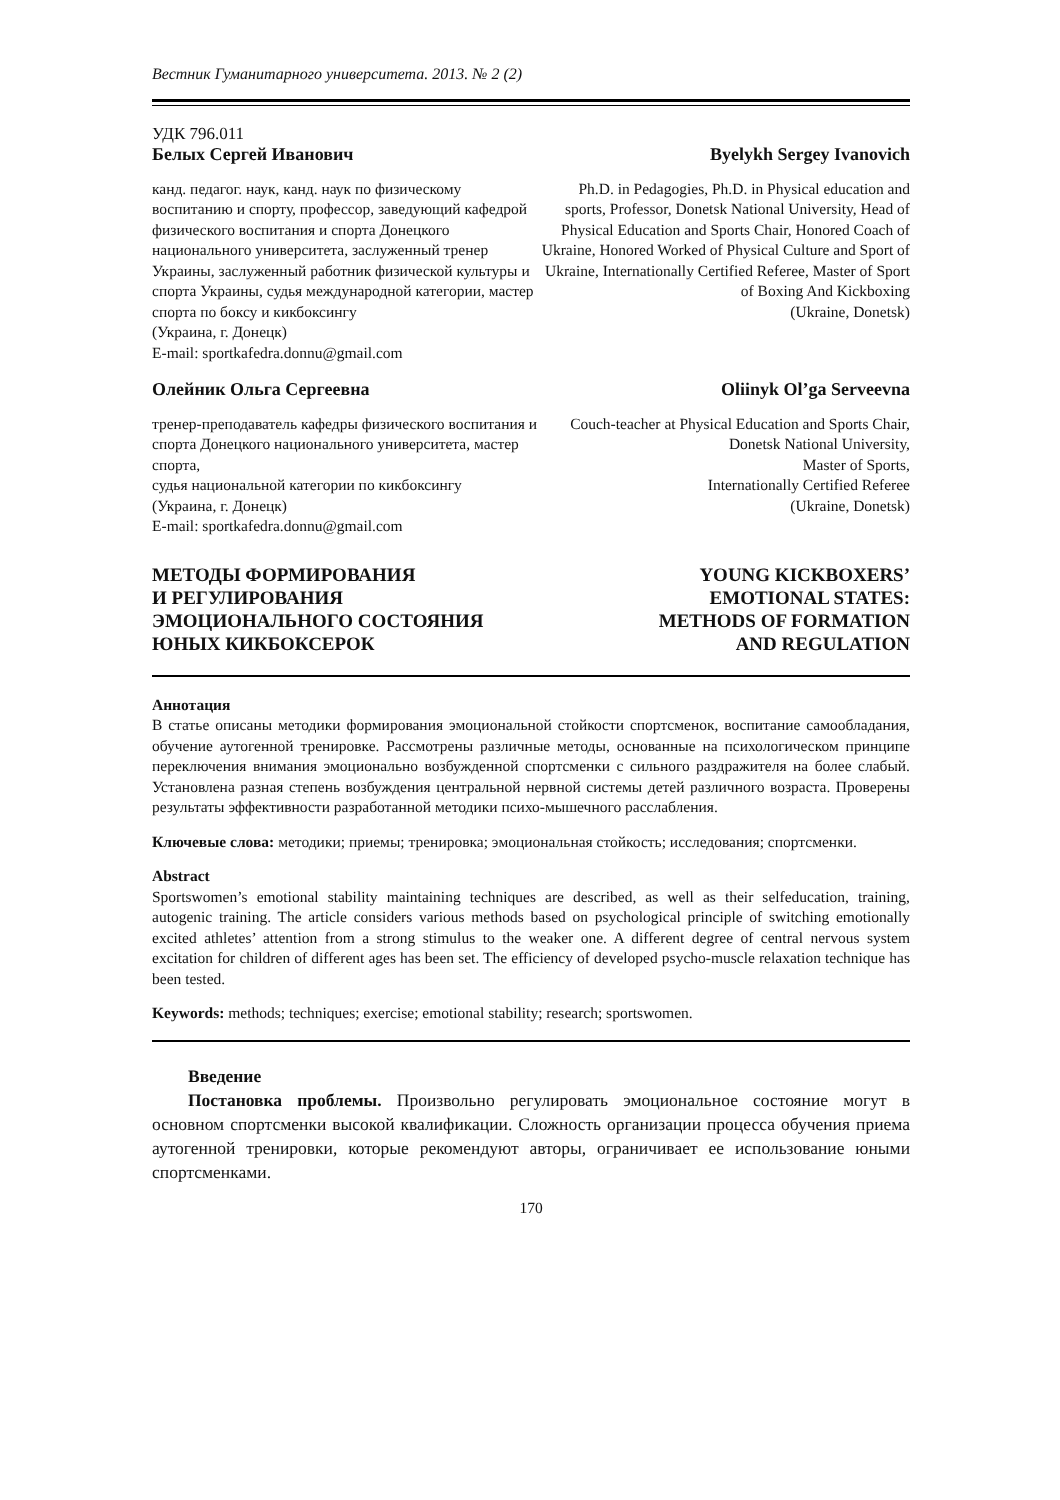Вестник Гуманитарного университета. 2013. № 2 (2)
УДК 796.011
Белых Сергей Иванович
канд. педагог. наук, канд. наук по физическому воспитанию и спорту, профессор, заведующий кафедрой физического воспитания и спорта Донецкого национального университета, заслуженный тренер Украины, заслуженный работник физической культуры и спорта Украины, судья международной категории, мастер спорта по боксу и кикбоксингу
(Украина, г. Донецк)
E-mail: sportkafedra.donnu@gmail.com
Byelykh Sergey Ivanovich
Ph.D. in Pedagogies, Ph.D. in Physical education and sports, Professor, Donetsk National University, Head of Physical Education and Sports Chair, Honored Coach of Ukraine, Honored Worked of Physical Culture and Sport of Ukraine, Internationally Certified Referee, Master of Sport of Boxing And Kickboxing
(Ukraine, Donetsk)
Олейник Ольга Сергеевна
тренер-преподаватель кафедры физического воспитания и спорта Донецкого национального университета, мастер спорта,
судья национальной категории по кикбоксингу
(Украина, г. Донецк)
E-mail: sportkafedra.donnu@gmail.com
Oliinyk Ol’ga Serveevna
Couch-teacher at Physical Education and Sports Chair, Donetsk National University,
Master of Sports,
Internationally Certified Referee
(Ukraine, Donetsk)
МЕТОДЫ ФОРМИРОВАНИЯ
И РЕГУЛИРОВАНИЯ
ЭМОЦИОНАЛЬНОГО СОСТОЯНИЯ
ЮНЫХ КИКБОКСЕРОК
YOUNG KICKBOXERS’
EMOTIONAL STATES:
METHODS OF FORMATION
AND REGULATION
Аннотация
В статье описаны методики формирования эмоциональной стойкости спортсменок, воспитание самообладания, обучение аутогенной тренировке. Рассмотрены различные методы, основанные на психологическом принципе переключения внимания эмоционально возбужденной спортсменки с сильного раздражителя на более слабый. Установлена разная степень возбуждения центральной нервной системы детей различного возраста. Проверены результаты эффективности разработанной методики психо-мышечного расслабления.
Ключевые слова: методики; приемы; тренировка; эмоциональная стойкость; исследования; спортсменки.
Abstract
Sportswomen’s emotional stability maintaining techniques are described, as well as their selfeducation, training, autogenic training. The article considers various methods based on psychological principle of switching emotionally excited athletes’ attention from a strong stimulus to the weaker one. A different degree of central nervous system excitation for children of different ages has been set. The efficiency of developed psycho-muscle relaxation technique has been tested.
Keywords: methods; techniques; exercise; emotional stability; research; sportswomen.
Введение
Постановка проблемы. Произвольно регулировать эмоциональное состояние могут в основном спортсменки высокой квалификации. Сложность организации процесса обучения приема аутогенной тренировки, которые рекомендуют авторы, ограничивает ее использование юными спортсменками.
170